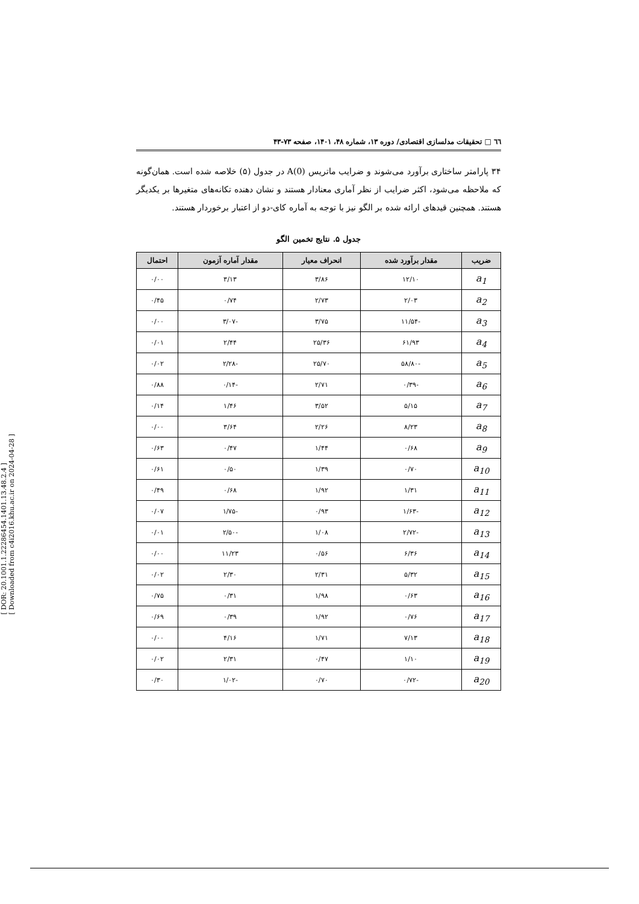[ DOR: 20.1001.1.22286454.1401.13.48.2.4 ]
[ Downloaded from c4i2016.khu.ac.ir on 2024-04-28 ]
٦٦ □ تحقیقات مدلسازی اقتصادی/ دوره ۱۳، شماره ۴۸، ۱۴۰۱، صفحه ۷۳-۴۳
۳۴ پارامتر ساختاری برآورد می‌شوند و ضرایب ماتریس A(0) در جدول (۵) خلاصه شده است. همان‌گونه که ملاحظه می‌شود، اکثر ضرایب از نظر آماری معنادار هستند و نشان دهنده تکانه‌های متغیرها بر یکدیگر هستند. همچنین قیدهای ارائه شده بر الگو نیز با توجه به آماره کای-دو از اعتبار برخوردار هستند.
جدول ۵. نتایج تخمین الگو
| ضریب | مقدار برآورد شده | انحراف معیار | مقدار آماره آزمون | احتمال |
| --- | --- | --- | --- | --- |
| a<sub>1</sub> | ۱۲/۱۰ | ۳/۸۶ | ۳/۱۳ | ۰/۰۰ |
| a<sub>2</sub> | ۲/۰۳ | ۲/۷۳ | ۰/۷۴ | ۰/۴۵ |
| a<sub>3</sub> | -۱۱/۵۴ | ۳/۷۵ | -۳/۰۷ | ۰/۰۰ |
| a<sub>4</sub> | ۶۱/۹۳ | ۲۵/۳۶ | ۲/۴۴ | ۰/۰۱ |
| a<sub>5</sub> | -۵۸/۸۰ | ۲۵/۷۰ | -۲/۲۸ | ۰/۰۲ |
| a<sub>6</sub> | -۰/۳۹ | ۲/۷۱ | -۰/۱۴ | ۰/۸۸ |
| a<sub>7</sub> | ۵/۱۵ | ۳/۵۲ | ۱/۴۶ | ۰/۱۴ |
| a<sub>8</sub> | ۸/۲۳ | ۲/۲۶ | ۳/۶۴ | ۰/۰۰ |
| a<sub>9</sub> | ۰/۶۸ | ۱/۴۴ | ۰/۴۷ | ۰/۶۳ |
| a<sub>10</sub> | ۰/۷۰ | ۱/۳۹ | ۰/۵۰ | ۰/۶۱ |
| a<sub>11</sub> | ۱/۳۱ | ۱/۹۲ | ۰/۶۸ | ۰/۴۹ |
| a<sub>12</sub> | -۱/۶۳ | ۰/۹۳ | -۱/۷۵ | ۰/۰۷ |
| a<sub>13</sub> | -۲/۷۲ | ۱/۰۸ | -۲/۵۰ | ۰/۰۱ |
| a<sub>14</sub> | ۶/۳۶ | ۰/۵۶ | ۱۱/۲۳ | ۰/۰۰ |
| a<sub>15</sub> | ۵/۳۲ | ۲/۳۱ | ۲/۳۰ | ۰/۰۲ |
| a<sub>16</sub> | ۰/۶۳ | ۱/۹۸ | ۰/۳۱ | ۰/۷۵ |
| a<sub>17</sub> | ۰/۷۶ | ۱/۹۲ | ۰/۳۹ | ۰/۶۹ |
| a<sub>18</sub> | ۷/۱۳ | ۱/۷۱ | ۴/۱۶ | ۰/۰۰ |
| a<sub>19</sub> | ۱/۱۰ | ۰/۴۷ | ۲/۳۱ | ۰/۰۲ |
| a<sub>20</sub> | -۰/۷۲ | ۰/۷۰ | -۱/۰۲ | ۰/۳۰ |